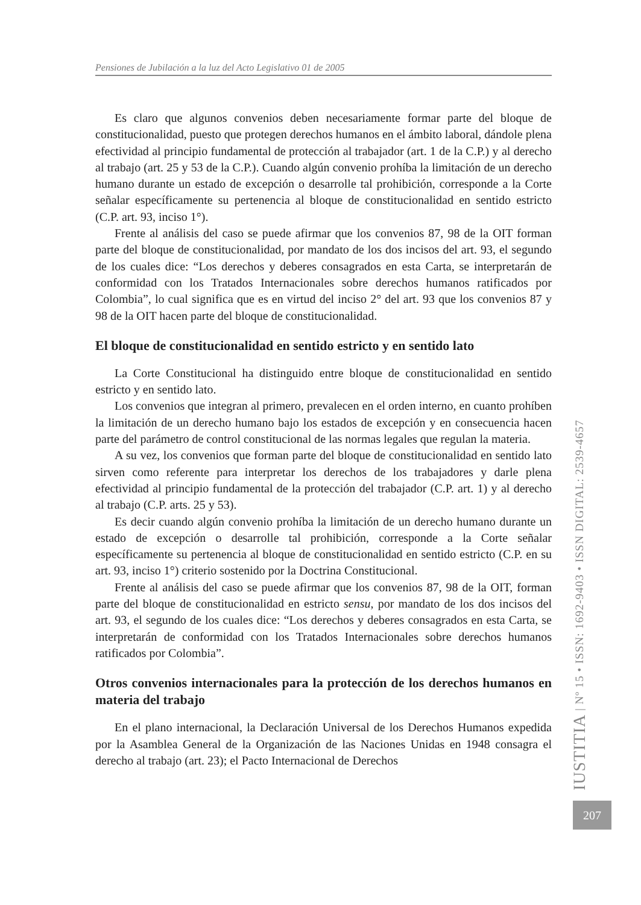Pensiones de Jubilación a la luz del Acto Legislativo 01 de 2005
Es claro que algunos convenios deben necesariamente formar parte del bloque de constitucionalidad, puesto que protegen derechos humanos en el ámbito laboral, dándole plena efectividad al principio fundamental de protección al trabajador (art. 1 de la C.P.) y al derecho al trabajo (art. 25 y 53 de la C.P.). Cuando algún convenio prohíba la limitación de un derecho humano durante un estado de excepción o desarrolle tal prohibición, corresponde a la Corte señalar específicamente su pertenencia al bloque de constitucionalidad en sentido estricto (C.P. art. 93, inciso 1°).
Frente al análisis del caso se puede afirmar que los convenios 87, 98 de la OIT forman parte del bloque de constitucionalidad, por mandato de los dos incisos del art. 93, el segundo de los cuales dice: “Los derechos y deberes consagrados en esta Carta, se interpretarán de conformidad con los Tratados Internacionales sobre derechos humanos ratificados por Colombia”, lo cual significa que es en virtud del inciso 2° del art. 93 que los convenios 87 y 98 de la OIT hacen parte del bloque de constitucionalidad.
El bloque de constitucionalidad en sentido estricto y en sentido lato
La Corte Constitucional ha distinguido entre bloque de constitucionalidad en sentido estricto y en sentido lato.
Los convenios que integran al primero, prevalecen en el orden interno, en cuanto prohíben la limitación de un derecho humano bajo los estados de excepción y en consecuencia hacen parte del parámetro de control constitucional de las normas legales que regulan la materia.
A su vez, los convenios que forman parte del bloque de constitucionalidad en sentido lato sirven como referente para interpretar los derechos de los trabajadores y darle plena efectividad al principio fundamental de la protección del trabajador (C.P. art. 1) y al derecho al trabajo (C.P. arts. 25 y 53).
Es decir cuando algún convenio prohíba la limitación de un derecho humano durante un estado de excepción o desarrolle tal prohibición, corresponde a la Corte señalar específicamente su pertenencia al bloque de constitucionalidad en sentido estricto (C.P. en su art. 93, inciso 1°) criterio sostenido por la Doctrina Constitucional.
Frente al análisis del caso se puede afirmar que los convenios 87, 98 de la OIT, forman parte del bloque de constitucionalidad en estricto sensu, por mandato de los dos incisos del art. 93, el segundo de los cuales dice: “Los derechos y deberes consagrados en esta Carta, se interpretarán de conformidad con los Tratados Internacionales sobre derechos humanos ratificados por Colombia”.
Otros convenios internacionales para la protección de los derechos humanos en materia del trabajo
En el plano internacional, la Declaración Universal de los Derechos Humanos expedida por la Asamblea General de la Organización de las Naciones Unidas en 1948 consagra el derecho al trabajo (art. 23); el Pacto Internacional de Derechos
IUSTITIA | Nº 15 • ISSN: 1692-9403 • ISSN DIGITAL: 2539-4657
207